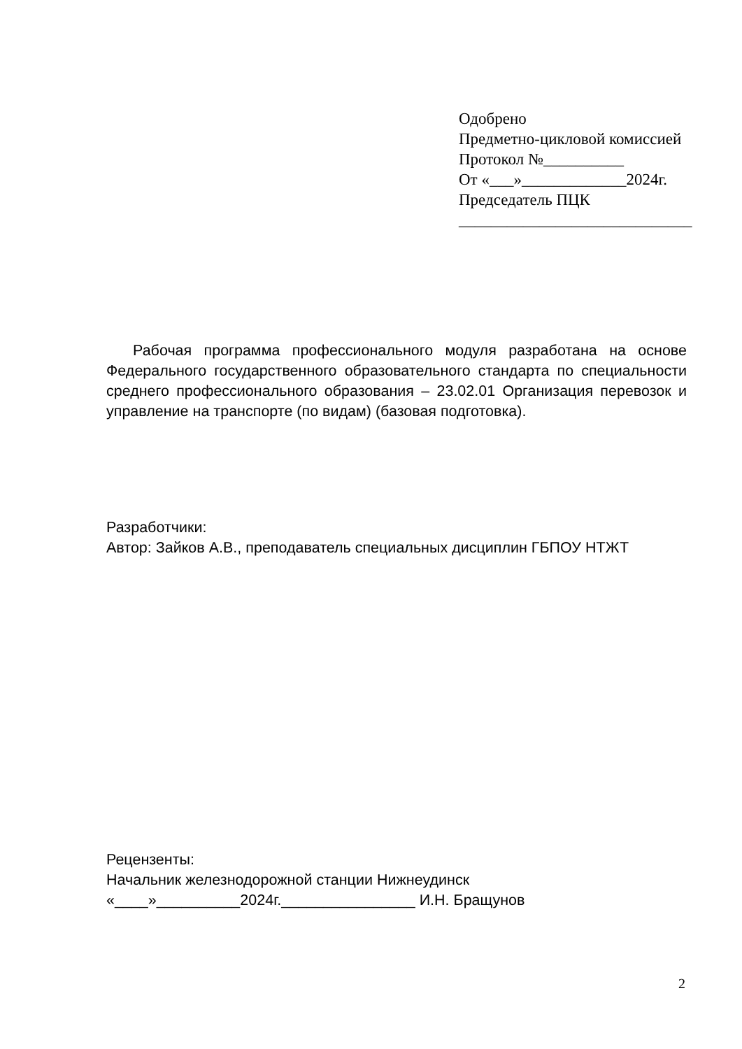Одобрено
Предметно-цикловой комиссией
Протокол №__________
От «___»_____________2024г.
Председатель ПЦК
_____________________________
Рабочая программа профессионального модуля разработана на основе Федерального государственного образовательного стандарта по специальности среднего профессионального образования – 23.02.01 Организация перевозок и управление на транспорте (по видам) (базовая подготовка).
Разработчики:
Автор: Зайков А.В., преподаватель специальных дисциплин ГБПОУ НТЖТ
Рецензенты:
Начальник железнодорожной станции Нижнеудинск
«____»__________2024г.________________ И.Н. Бращунов
2